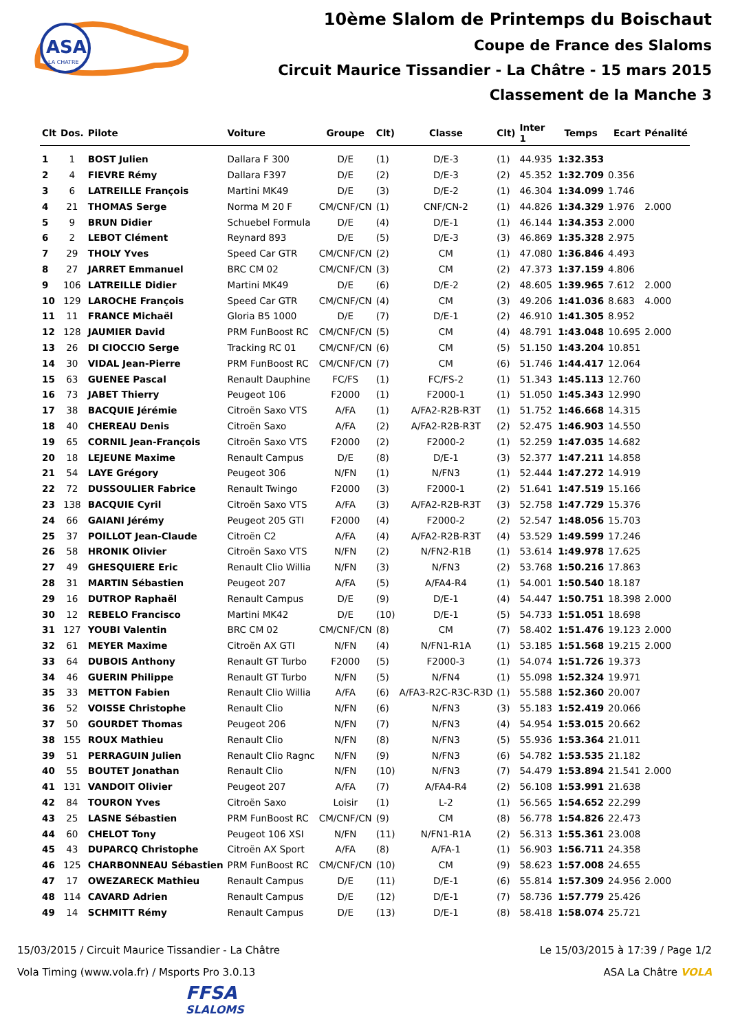ASA
LA CHATRE
10ème Slalom de Printemps du Boischaut
Coupe de France des Slaloms
Circuit Maurice Tissandier - La Châtre - 15 mars 2015
Classement de la Manche 3
| Clt | Dos. | Pilote | Voiture | Groupe | Clt) | Classe | Clt) | Inter 1 | Temps | Ecart | Pénalité |
| --- | --- | --- | --- | --- | --- | --- | --- | --- | --- | --- | --- |
| 1 | 1 | BOST Julien | Dallara F 300 | D/E | (1) | D/E-3 | (1) | 44.935 | 1:32.353 | | |
| 2 | 4 | FIEVRE Rémy | Dallara F397 | D/E | (2) | D/E-3 | (2) | 45.352 | 1:32.709 | 0.356 | |
| 3 | 6 | LATREILLE François | Martini MK49 | D/E | (3) | D/E-2 | (1) | 46.304 | 1:34.099 | 1.746 | |
| 4 | 21 | THOMAS Serge | Norma M 20 F | CM/CNF/CN | (1) | CNF/CN-2 | (1) | 44.826 | 1:34.329 | 1.976 | 2.000 |
| 5 | 9 | BRUN Didier | Schuebel Formula | D/E | (4) | D/E-1 | (1) | 46.144 | 1:34.353 | 2.000 | |
| 6 | 2 | LEBOT Clément | Reynard 893 | D/E | (5) | D/E-3 | (3) | 46.869 | 1:35.328 | 2.975 | |
| 7 | 29 | THOLY Yves | Speed Car GTR | CM/CNF/CN | (2) | CM | (1) | 47.080 | 1:36.846 | 4.493 | |
| 8 | 27 | JARRET Emmanuel | BRC CM 02 | CM/CNF/CN | (3) | CM | (2) | 47.373 | 1:37.159 | 4.806 | |
| 9 | 106 | LATREILLE Didier | Martini MK49 | D/E | (6) | D/E-2 | (2) | 48.605 | 1:39.965 | 7.612 | 2.000 |
| 10 | 129 | LAROCHE François | Speed Car GTR | CM/CNF/CN | (4) | CM | (3) | 49.206 | 1:41.036 | 8.683 | 4.000 |
| 11 | 11 | FRANCE Michaël | Gloria B5 1000 | D/E | (7) | D/E-1 | (2) | 46.910 | 1:41.305 | 8.952 | |
| 12 | 128 | JAUMIER David | PRM FunBoost RC | CM/CNF/CN | (5) | CM | (4) | 48.791 | 1:43.048 | 10.695 | 2.000 |
| 13 | 26 | DI CIOCCIO Serge | Tracking RC 01 | CM/CNF/CN | (6) | CM | (5) | 51.150 | 1:43.204 | 10.851 | |
| 14 | 30 | VIDAL Jean-Pierre | PRM FunBoost RC | CM/CNF/CN | (7) | CM | (6) | 51.746 | 1:44.417 | 12.064 | |
| 15 | 63 | GUENEE Pascal | Renault Dauphine | FC/FS | (1) | FC/FS-2 | (1) | 51.343 | 1:45.113 | 12.760 | |
| 16 | 73 | JABET Thierry | Peugeot 106 | F2000 | (1) | F2000-1 | (1) | 51.050 | 1:45.343 | 12.990 | |
| 17 | 38 | BACQUIE Jérémie | Citroën Saxo VTS | A/FA | (1) | A/FA2-R2B-R3T | (1) | 51.752 | 1:46.668 | 14.315 | |
| 18 | 40 | CHEREAU Denis | Citroën Saxo | A/FA | (2) | A/FA2-R2B-R3T | (2) | 52.475 | 1:46.903 | 14.550 | |
| 19 | 65 | CORNIL Jean-François | Citroën Saxo VTS | F2000 | (2) | F2000-2 | (1) | 52.259 | 1:47.035 | 14.682 | |
| 20 | 18 | LEJEUNE Maxime | Renault Campus | D/E | (8) | D/E-1 | (3) | 52.377 | 1:47.211 | 14.858 | |
| 21 | 54 | LAYE Grégory | Peugeot 306 | N/FN | (1) | N/FN3 | (1) | 52.444 | 1:47.272 | 14.919 | |
| 22 | 72 | DUSSOULIER Fabrice | Renault Twingo | F2000 | (3) | F2000-1 | (2) | 51.641 | 1:47.519 | 15.166 | |
| 23 | 138 | BACQUIE Cyril | Citroën Saxo VTS | A/FA | (3) | A/FA2-R2B-R3T | (3) | 52.758 | 1:47.729 | 15.376 | |
| 24 | 66 | GAIANI Jérémy | Peugeot 205 GTI | F2000 | (4) | F2000-2 | (2) | 52.547 | 1:48.056 | 15.703 | |
| 25 | 37 | POILLOT Jean-Claude | Citroën C2 | A/FA | (4) | A/FA2-R2B-R3T | (4) | 53.529 | 1:49.599 | 17.246 | |
| 26 | 58 | HRONIK Olivier | Citroën Saxo VTS | N/FN | (2) | N/FN2-R1B | (1) | 53.614 | 1:49.978 | 17.625 | |
| 27 | 49 | GHESQUIERE Eric | Renault Clio Willia | N/FN | (3) | N/FN3 | (2) | 53.768 | 1:50.216 | 17.863 | |
| 28 | 31 | MARTIN Sébastien | Peugeot 207 | A/FA | (5) | A/FA4-R4 | (1) | 54.001 | 1:50.540 | 18.187 | |
| 29 | 16 | DUTROP Raphaël | Renault Campus | D/E | (9) | D/E-1 | (4) | 54.447 | 1:50.751 | 18.398 | 2.000 |
| 30 | 12 | REBELO Francisco | Martini MK42 | D/E | (10) | D/E-1 | (5) | 54.733 | 1:51.051 | 18.698 | |
| 31 | 127 | YOUBI Valentin | BRC CM 02 | CM/CNF/CN | (8) | CM | (7) | 58.402 | 1:51.476 | 19.123 | 2.000 |
| 32 | 61 | MEYER Maxime | Citroën AX GTI | N/FN | (4) | N/FN1-R1A | (1) | 53.185 | 1:51.568 | 19.215 | 2.000 |
| 33 | 64 | DUBOIS Anthony | Renault GT Turbo | F2000 | (5) | F2000-3 | (1) | 54.074 | 1:51.726 | 19.373 | |
| 34 | 46 | GUERIN Philippe | Renault GT Turbo | N/FN | (5) | N/FN4 | (1) | 55.098 | 1:52.324 | 19.971 | |
| 35 | 33 | METTON Fabien | Renault Clio Willia | A/FA | (6) | A/FA3-R2C-R3C-R3D | (1) | 55.588 | 1:52.360 | 20.007 | |
| 36 | 52 | VOISSE Christophe | Renault Clio | N/FN | (6) | N/FN3 | (3) | 55.183 | 1:52.419 | 20.066 | |
| 37 | 50 | GOURDET Thomas | Peugeot 206 | N/FN | (7) | N/FN3 | (4) | 54.954 | 1:53.015 | 20.662 | |
| 38 | 155 | ROUX Mathieu | Renault Clio | N/FN | (8) | N/FN3 | (5) | 55.936 | 1:53.364 | 21.011 | |
| 39 | 51 | PERRAGUIN Julien | Renault Clio Ragnc | N/FN | (9) | N/FN3 | (6) | 54.782 | 1:53.535 | 21.182 | |
| 40 | 55 | BOUTET Jonathan | Renault Clio | N/FN | (10) | N/FN3 | (7) | 54.479 | 1:53.894 | 21.541 | 2.000 |
| 41 | 131 | VANDOIT Olivier | Peugeot 207 | A/FA | (7) | A/FA4-R4 | (2) | 56.108 | 1:53.991 | 21.638 | |
| 42 | 84 | TOURON Yves | Citroën Saxo | Loisir | (1) | L-2 | (1) | 56.565 | 1:54.652 | 22.299 | |
| 43 | 25 | LASNE Sébastien | PRM FunBoost RC | CM/CNF/CN | (9) | CM | (8) | 56.778 | 1:54.826 | 22.473 | |
| 44 | 60 | CHELOT Tony | Peugeot 106 XSI | N/FN | (11) | N/FN1-R1A | (2) | 56.313 | 1:55.361 | 23.008 | |
| 45 | 43 | DUPARCQ Christophe | Citroën AX Sport | A/FA | (8) | A/FA-1 | (1) | 56.903 | 1:56.711 | 24.358 | |
| 46 | 125 | CHARBONNEAU Sébastien | PRM FunBoost RC | CM/CNF/CN | (10) | CM | (9) | 58.623 | 1:57.008 | 24.655 | |
| 47 | 17 | OWEZARECK Mathieu | Renault Campus | D/E | (11) | D/E-1 | (6) | 55.814 | 1:57.309 | 24.956 | 2.000 |
| 48 | 114 | CAVARD Adrien | Renault Campus | D/E | (12) | D/E-1 | (7) | 58.736 | 1:57.779 | 25.426 | |
| 49 | 14 | SCHMITT Rémy | Renault Campus | D/E | (13) | D/E-1 | (8) | 58.418 | 1:58.074 | 25.721 | |
15/03/2015 / Circuit Maurice Tissandier - La Châtre Le 15/03/2015 à 17:39 / Page 1/2
Vola Timing (www.vola.fr) / Msports Pro 3.0.13 ASA La Châtre VOLA
FFSA
SLALOMS